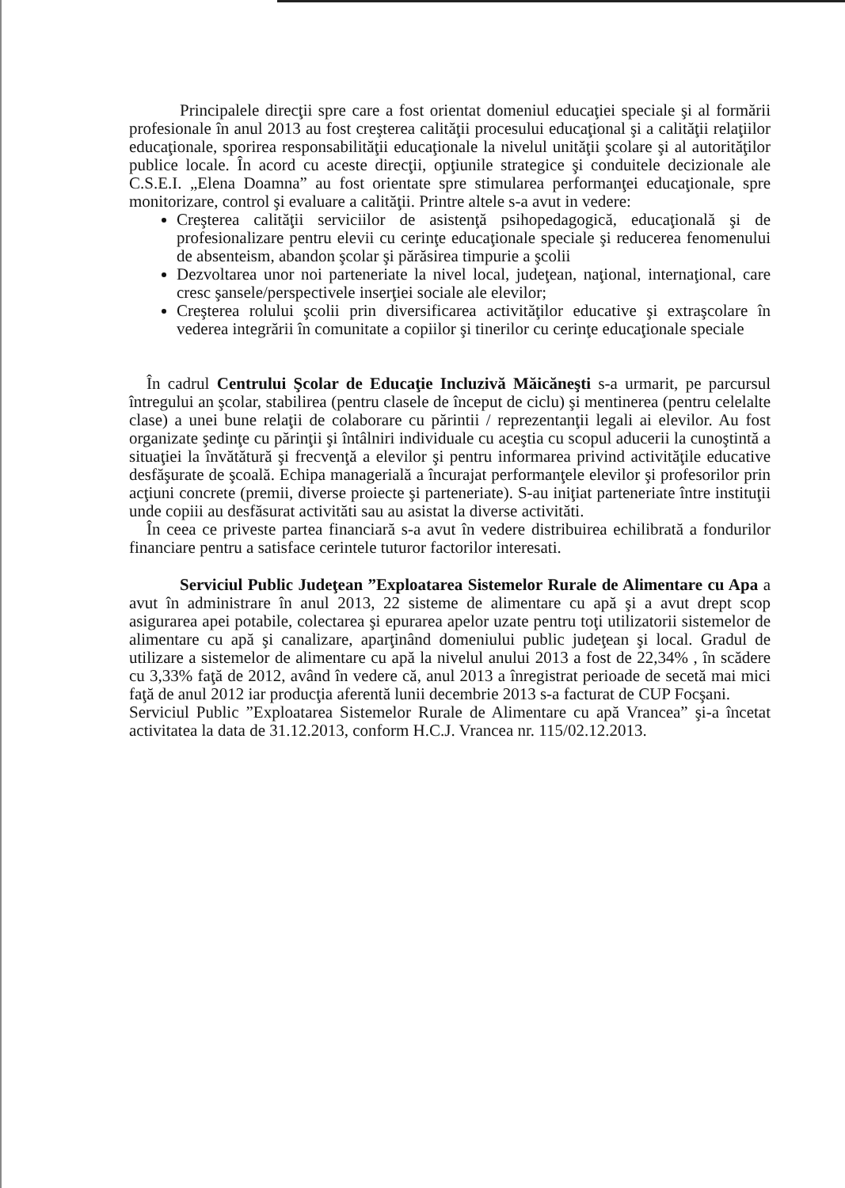Principalele direcţii spre care a fost orientat domeniul educaţiei speciale şi al formării profesionale în anul 2013 au fost creşterea calităţii procesului educaţional şi a calităţii relaţiilor educaţionale, sporirea responsabilităţii educaţionale la nivelul unităţii şcolare şi al autorităţilor publice locale. În acord cu aceste direcţii, opţiunile strategice şi conduitele decizionale ale C.S.E.I. „Elena Doamna” au fost orientate spre stimularea performanţei educaţionale, spre monitorizare, control şi evaluare a calităţii. Printre altele s-a avut in vedere:
Creşterea calităţii serviciilor de asistenţă psihopedagogică, educaţională şi de profesionalizare pentru elevii cu cerinţe educaţionale speciale şi reducerea fenomenului de absenteism, abandon şcolar şi părăsirea timpurie a şcolii
Dezvoltarea unor noi parteneriate la nivel local, judeţean, naţional, internaţional, care cresc şansele/perspectivele inserţiei sociale ale elevilor;
Creşterea rolului şcolii prin diversificarea activităţilor educative şi extraşcolare în vederea integrării în comunitate a copiilor şi tinerilor cu cerinţe educaţionale speciale
În cadrul Centrului Şcolar de Educaţie Incluzivă Măicăneşti s-a urmarit, pe parcursul întregului an şcolar, stabilirea (pentru clasele de început de ciclu) şi mentinerea (pentru celelalte clase) a unei bune relaţii de colaborare cu părintii / reprezentanţii legali ai elevilor. Au fost organizate şedinţe cu părinţii şi întâlniri individuale cu aceştia cu scopul aducerii la cunoştintă a situaţiei la învătătură şi frecvenţă a elevilor şi pentru informarea privind activităţile educative desfăşurate de şcoală. Echipa managerială a încurajat performanţele elevilor şi profesorilor prin acţiuni concrete (premii, diverse proiecte şi parteneriate). S-au iniţiat parteneriate între instituţii unde copiii au desfăsurat activităti sau au asistat la diverse activităti.
În ceea ce priveste partea financiară s-a avut în vedere distribuirea echilibrată a fondurilor financiare pentru a satisface cerintele tuturor factorilor interesati.
Serviciul Public Judeţean ”Exploatarea Sistemelor Rurale de Alimentare cu Apa a avut în administrare în anul 2013, 22 sisteme de alimentare cu apă şi a avut drept scop asigurarea apei potabile, colectarea şi epurarea apelor uzate pentru toţi utilizatorii sistemelor de alimentare cu apă şi canalizare, aparţinând domeniului public judeţean şi local. Gradul de utilizare a sistemelor de alimentare cu apă la nivelul anului 2013 a fost de 22,34% , în scădere cu 3,33% faţă de 2012, având în vedere că, anul 2013 a înregistrat perioade de secetă mai mici faţă de anul 2012 iar producţia aferentă lunii decembrie 2013 s-a facturat de CUP Focşani.
Serviciul Public ”Exploatarea Sistemelor Rurale de Alimentare cu apă Vrancea” şi-a încetat activitatea la data de 31.12.2013, conform H.C.J. Vrancea nr. 115/02.12.2013.